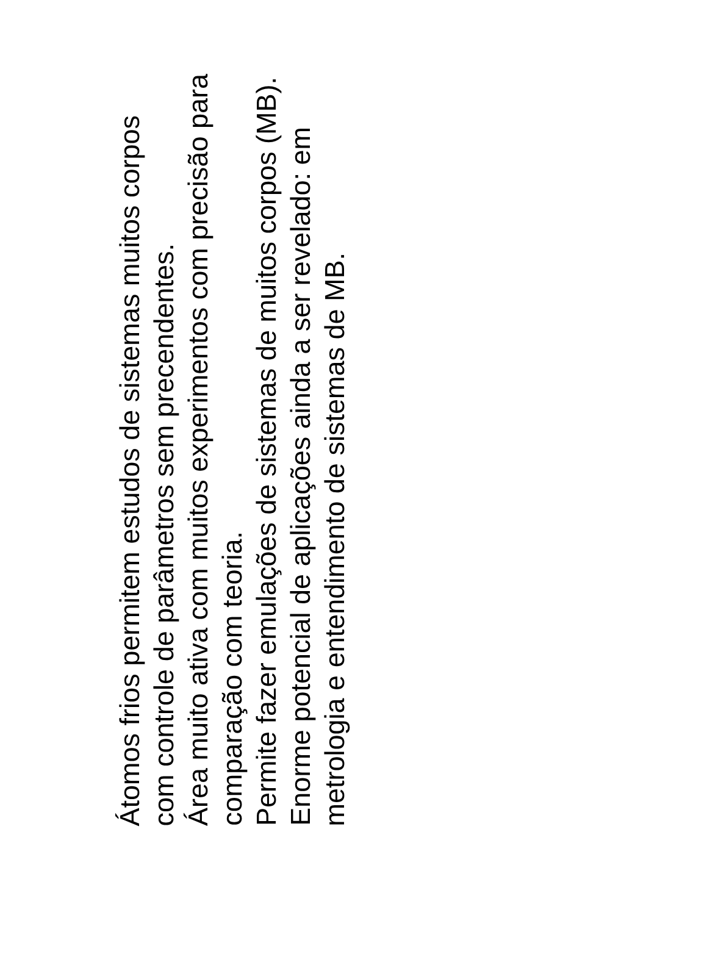Átomos frios permitem estudos de sistemas muitos corpos com controle de parâmetros sem precendentes.
Área muito ativa com muitos experimentos com precisão para comparação com teoria.
Permite fazer emulações de sistemas de muitos corpos (MB).
Enorme potencial de aplicações ainda a ser revelado: em metrologia e entendimento de sistemas de MB.